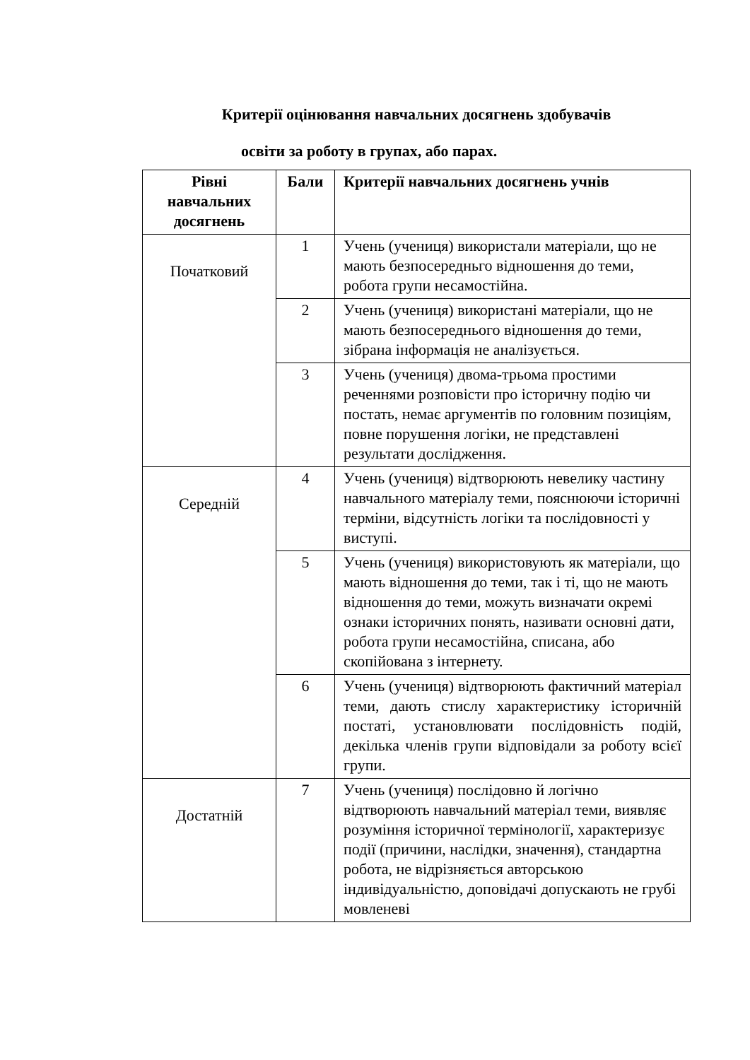Критерії оцінювання навчальних досягнень здобувачів
освіти за роботу в групах, або парах.
| Рівні навчальних досягнень | Бали | Критерії навчальних досягнень учнів |
| --- | --- | --- |
| Початковий | 1 | Учень (учениця) використали матеріали, що не мають безпосередньго відношення до теми, робота групи несамостійна. |
| | 2 | Учень (учениця) використані матеріали, що не мають безпосереднього відношення до теми, зібрана інформація не аналізується. |
| | 3 | Учень (учениця) двома-трьома простими реченнями розповісти про історичну подію чи постать, немає аргументів по головним позиціям, повне порушення логіки, не представлені результати дослідження. |
| Середній | 4 | Учень (учениця) відтворюють невелику частину навчального матеріалу теми, пояснюючи історичні терміни, відсутність логіки та послідовності у виступі. |
| | 5 | Учень (учениця) використовують як матеріали, що мають відношення до теми, так і ті, що не мають відношення до теми, можуть визначати окремі ознаки історичних понять, називати основні дати, робота групи несамостійна, списана, або скопійована з інтернету. |
| | 6 | Учень (учениця) відтворюють фактичний матеріал теми, дають стислу характеристику історичній постаті, установлювати послідовність подій, декілька членів групи відповідали за роботу всієї групи. |
| Достатній | 7 | Учень (учениця) послідовно й логічно відтворюють навчальний матеріал теми, виявляє розуміння історичної термінології, характеризує події (причини, наслідки, значення), стандартна робота, не відрізняється авторською індивідуальністю, доповідачі допускають не грубі мовленеві |